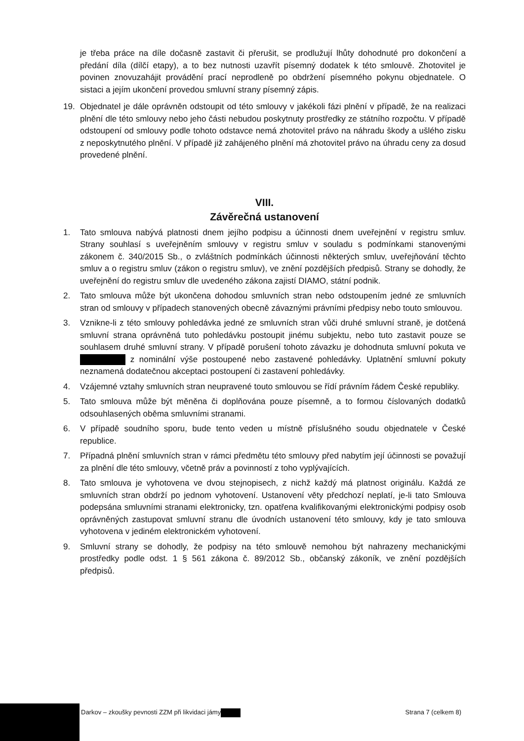je třeba práce na díle dočasně zastavit či přerušit, se prodlužují lhůty dohodnuté pro dokončení a předání díla (dílčí etapy), a to bez nutnosti uzavřít písemný dodatek k této smlouvě. Zhotovitel je povinen znovuzahájit provádění prací neprodleně po obdržení písemného pokynu objednatele. O sistaci a jejím ukončení provedou smluvní strany písemný zápis.
19. Objednatel je dále oprávněn odstoupit od této smlouvy v jakékoli fázi plnění v případě, že na realizaci plnění dle této smlouvy nebo jeho části nebudou poskytnuty prostředky ze státního rozpočtu. V případě odstoupení od smlouvy podle tohoto odstavce nemá zhotovitel právo na náhradu škody a ušlého zisku z neposkytnutého plnění. V případě již zahájeného plnění má zhotovitel právo na úhradu ceny za dosud provedené plnění.
VIII.
Závěrečná ustanovení
1. Tato smlouva nabývá platnosti dnem jejího podpisu a účinnosti dnem uveřejnění v registru smluv. Strany souhlasí s uveřejněním smlouvy v registru smluv v souladu s podmínkami stanovenými zákonem č. 340/2015 Sb., o zvláštních podmínkách účinnosti některých smluv, uveřejňování těchto smluv a o registru smluv (zákon o registru smluv), ve znění pozdějších předpisů. Strany se dohodly, že uveřejnění do registru smluv dle uvedeného zákona zajistí DIAMO, státní podnik.
2. Tato smlouva může být ukončena dohodou smluvních stran nebo odstoupením jedné ze smluvních stran od smlouvy v případech stanovených obecně závaznými právními předpisy nebo touto smlouvou.
3. Vznikne-li z této smlouvy pohledávka jedné ze smluvních stran vůči druhé smluvní straně, je dotčená smluvní strana oprávněná tuto pohledávku postoupit jinému subjektu, nebo tuto zastavit pouze se souhlasem druhé smluvní strany. V případě porušení tohoto závazku je dohodnuta smluvní pokuta ve z nominální výše postoupené nebo zastavené pohledávky. Uplatnění smluvní pokuty neznamená dodatečnou akceptaci postoupení či zastavení pohledávky.
4. Vzájemné vztahy smluvních stran neupravené touto smlouvou se řídí právním řádem České republiky.
5. Tato smlouva může být měněna či doplňována pouze písemně, a to formou číslovaných dodatků odsouhlasených oběma smluvními stranami.
6. V případě soudního sporu, bude tento veden u místně příslušného soudu objednatele v České republice.
7. Případná plnění smluvních stran v rámci předmětu této smlouvy před nabytím její účinnosti se považují za plnění dle této smlouvy, včetně práv a povinností z toho vyplývajících.
8. Tato smlouva je vyhotovena ve dvou stejnopisech, z nichž každý má platnost originálu. Každá ze smluvních stran obdrží po jednom vyhotovení. Ustanovení věty předchozí neplatí, je-li tato Smlouva podepsána smluvními stranami elektronicky, tzn. opatřena kvalifikovanými elektronickými podpisy osob oprávněných zastupovat smluvní stranu dle úvodních ustanovení této smlouvy, kdy je tato smlouva vyhotovena v jediném elektronickém vyhotovení.
9. Smluvní strany se dohodly, že podpisy na této smlouvě nemohou být nahrazeny mechanickými prostředky podle odst. 1 § 561 zákona č. 89/2012 Sb., občanský zákoník, ve znění pozdějších předpisů.
Darkov – zkoušky pevnosti ZZM při likvidaci jámy Strana 7 (celkem 8)